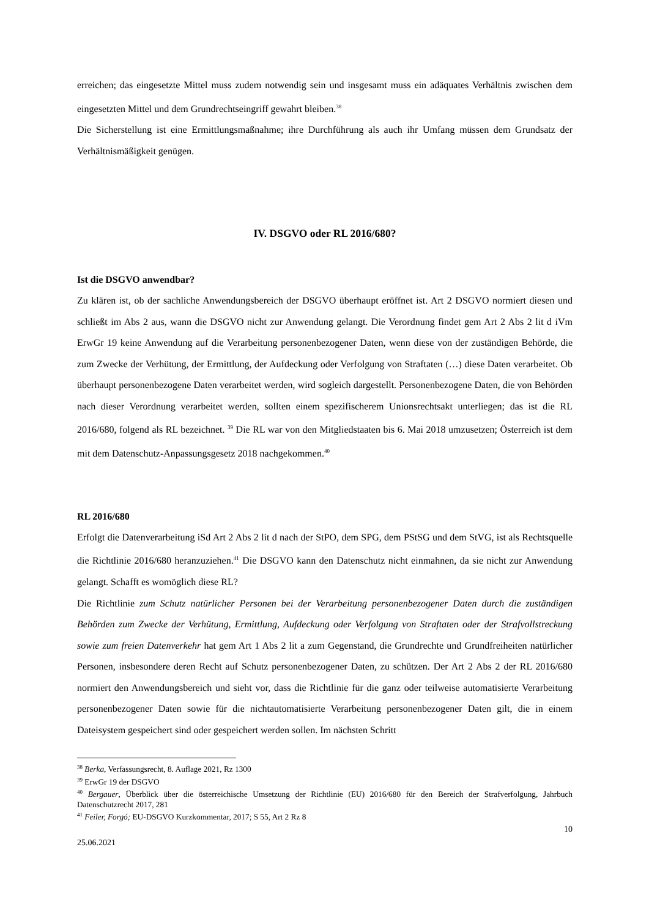erreichen; das eingesetzte Mittel muss zudem notwendig sein und insgesamt muss ein adäquates Verhältnis zwischen dem eingesetzten Mittel und dem Grundrechtseingriff gewahrt bleiben.<sup>38</sup>
Die Sicherstellung ist eine Ermittlungsmaßnahme; ihre Durchführung als auch ihr Umfang müssen dem Grundsatz der Verhältnismäßigkeit genügen.
IV. DSGVO oder RL 2016/680?
Ist die DSGVO anwendbar?
Zu klären ist, ob der sachliche Anwendungsbereich der DSGVO überhaupt eröffnet ist. Art 2 DSGVO normiert diesen und schließt im Abs 2 aus, wann die DSGVO nicht zur Anwendung gelangt. Die Verordnung findet gem Art 2 Abs 2 lit d iVm ErwGr 19 keine Anwendung auf die Verarbeitung personenbezogener Daten, wenn diese von der zuständigen Behörde, die zum Zwecke der Verhütung, der Ermittlung, der Aufdeckung oder Verfolgung von Straftaten (…) diese Daten verarbeitet. Ob überhaupt personenbezogene Daten verarbeitet werden, wird sogleich dargestellt. Personenbezogene Daten, die von Behörden nach dieser Verordnung verarbeitet werden, sollten einem spezifischerem Unionsrechtsakt unterliegen; das ist die RL 2016/680, folgend als RL bezeichnet. <sup>39</sup> Die RL war von den Mitgliedstaaten bis 6. Mai 2018 umzusetzen; Österreich ist dem mit dem Datenschutz-Anpassungsgesetz 2018 nachgekommen.<sup>40</sup>
RL 2016/680
Erfolgt die Datenverarbeitung iSd Art 2 Abs 2 lit d nach der StPO, dem SPG, dem PStSG und dem StVG, ist als Rechtsquelle die Richtlinie 2016/680 heranzuziehen.<sup>41</sup> Die DSGVO kann den Datenschutz nicht einmahnen, da sie nicht zur Anwendung gelangt. Schafft es womöglich diese RL?
Die Richtlinie zum Schutz natürlicher Personen bei der Verarbeitung personenbezogener Daten durch die zuständigen Behörden zum Zwecke der Verhütung, Ermittlung, Aufdeckung oder Verfolgung von Straftaten oder der Strafvollstreckung sowie zum freien Datenverkehr hat gem Art 1 Abs 2 lit a zum Gegenstand, die Grundrechte und Grundfreiheiten natürlicher Personen, insbesondere deren Recht auf Schutz personenbezogener Daten, zu schützen. Der Art 2 Abs 2 der RL 2016/680 normiert den Anwendungsbereich und sieht vor, dass die Richtlinie für die ganz oder teilweise automatisierte Verarbeitung personenbezogener Daten sowie für die nichtautomatisierte Verarbeitung personenbezogener Daten gilt, die in einem Dateisystem gespeichert sind oder gespeichert werden sollen. Im nächsten Schritt
<sup>38</sup> Berka, Verfassungsrecht, 8. Auflage 2021, Rz 1300
<sup>39</sup> ErwGr 19 der DSGVO
<sup>40</sup> Bergauer, Überblick über die österreichische Umsetzung der Richtlinie (EU) 2016/680 für den Bereich der Strafverfolgung, Jahrbuch Datenschutzrecht 2017, 281
<sup>41</sup> Feiler, Forgó; EU-DSGVO Kurzkommentar, 2017; S 55, Art 2 Rz 8
10
25.06.2021